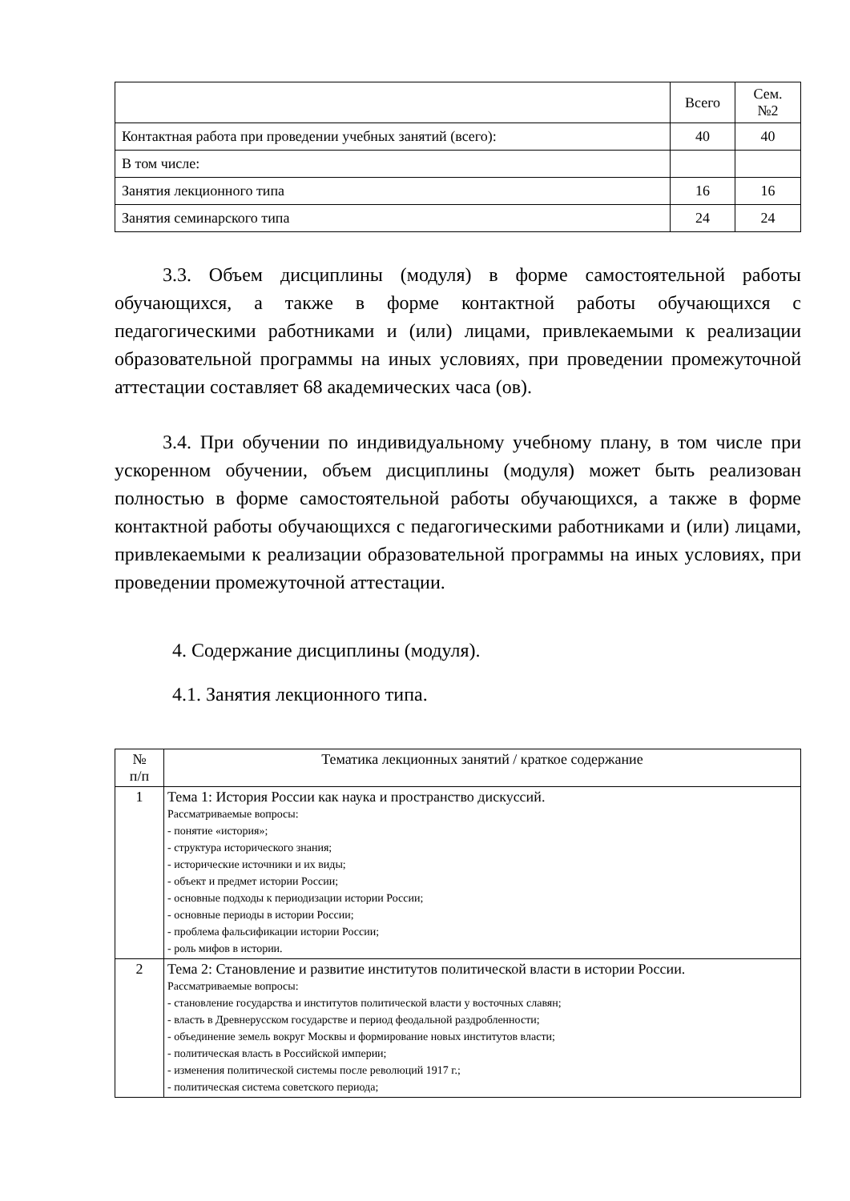| | Всего | Сем. №2 |
| --- | --- | --- |
| Контактная работа при проведении учебных занятий (всего): | 40 | 40 |
| В том числе: | | |
| Занятия лекционного типа | 16 | 16 |
| Занятия семинарского типа | 24 | 24 |
3.3. Объем дисциплины (модуля) в форме самостоятельной работы обучающихся, а также в форме контактной работы обучающихся с педагогическими работниками и (или) лицами, привлекаемыми к реализации образовательной программы на иных условиях, при проведении промежуточной аттестации составляет 68 академических часа (ов).
3.4. При обучении по индивидуальному учебному плану, в том числе при ускоренном обучении, объем дисциплины (модуля) может быть реализован полностью в форме самостоятельной работы обучающихся, а также в форме контактной работы обучающихся с педагогическими работниками и (или) лицами, привлекаемыми к реализации образовательной программы на иных условиях, при проведении промежуточной аттестации.
4. Содержание дисциплины (модуля).
4.1. Занятия лекционного типа.
| № п/п | Тематика лекционных занятий / краткое содержание |
| --- | --- |
| 1 | Тема 1: История России как наука и пространство дискуссий. Рассматриваемые вопросы: - понятие «история»; - структура исторического знания; - исторические источники и их виды; - объект и предмет истории России; - основные подходы к периодизации истории России; - основные периоды в истории России; - проблема фальсификации истории России; - роль мифов в истории. |
| 2 | Тема 2: Становление и развитие институтов политической власти в истории России. Рассматриваемые вопросы: - становление государства и институтов политической власти у восточных славян; - власть в Древнерусском государстве и период феодальной раздробленности; - объединение земель вокруг Москвы и формирование новых институтов власти; - политическая власть в Российской империи; - изменения политической системы после революций 1917 г.; - политическая система советского периода; |